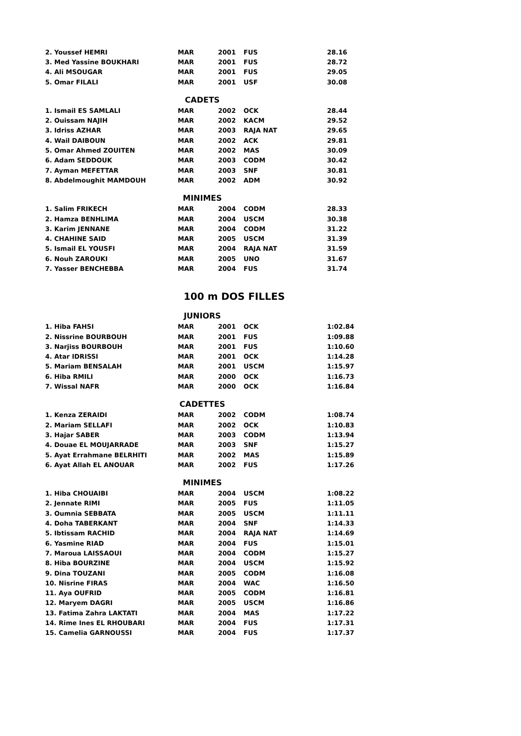| 2. Youssef HEMRI | MAR | 2001 | FUS | 28.16 |
| 3. Med Yassine BOUKHARI | MAR | 2001 | FUS | 28.72 |
| 4. Ali MSOUGAR | MAR | 2001 | FUS | 29.05 |
| 5. Omar FILALI | MAR | 2001 | USF | 30.08 |
| CADETS | | | | |
| 1. Ismail ES SAMLALI | MAR | 2002 | OCK | 28.44 |
| 2. Ouissam NAJIH | MAR | 2002 | KACM | 29.52 |
| 3. Idriss AZHAR | MAR | 2003 | RAJA NAT | 29.65 |
| 4. Wail DAIBOUN | MAR | 2002 | ACK | 29.81 |
| 5. Omar Ahmed ZOUITEN | MAR | 2002 | MAS | 30.09 |
| 6. Adam SEDDOUK | MAR | 2003 | CODM | 30.42 |
| 7. Ayman MEFETTAR | MAR | 2003 | SNF | 30.81 |
| 8. Abdelmoughit MAMDOUH | MAR | 2002 | ADM | 30.92 |
| MINIMES | | | | |
| 1. Salim FRIKECH | MAR | 2004 | CODM | 28.33 |
| 2. Hamza BENHLIMA | MAR | 2004 | USCM | 30.38 |
| 3. Karim JENNANE | MAR | 2004 | CODM | 31.22 |
| 4. CHAHINE SAID | MAR | 2005 | USCM | 31.39 |
| 5. Ismail EL YOUSFI | MAR | 2004 | RAJA NAT | 31.59 |
| 6. Nouh ZAROUKI | MAR | 2005 | UNO | 31.67 |
| 7. Yasser BENCHEBBA | MAR | 2004 | FUS | 31.74 |
100 m DOS FILLES
| JUNIORS | | | | |
| 1. Hiba FAHSI | MAR | 2001 | OCK | 1:02.84 |
| 2. Nissrine BOURBOUH | MAR | 2001 | FUS | 1:09.88 |
| 3. Narjiss BOURBOUH | MAR | 2001 | FUS | 1:10.60 |
| 4. Atar IDRISSI | MAR | 2001 | OCK | 1:14.28 |
| 5. Mariam BENSALAH | MAR | 2001 | USCM | 1:15.97 |
| 6. Hiba RMILI | MAR | 2000 | OCK | 1:16.73 |
| 7. Wissal NAFR | MAR | 2000 | OCK | 1:16.84 |
| CADETTES | | | | |
| 1. Kenza ZERAIDI | MAR | 2002 | CODM | 1:08.74 |
| 2. Mariam SELLAFI | MAR | 2002 | OCK | 1:10.83 |
| 3. Hajar SABER | MAR | 2003 | CODM | 1:13.94 |
| 4. Douae EL MOUJARRADE | MAR | 2003 | SNF | 1:15.27 |
| 5. Ayat Errahmane BELRHITI | MAR | 2002 | MAS | 1:15.89 |
| 6. Ayat Allah EL ANOUAR | MAR | 2002 | FUS | 1:17.26 |
| MINIMES | | | | |
| 1. Hiba CHOUAIBI | MAR | 2004 | USCM | 1:08.22 |
| 2. Jennate RIMI | MAR | 2005 | FUS | 1:11.05 |
| 3. Oumnia SEBBATA | MAR | 2005 | USCM | 1:11.11 |
| 4. Doha TABERKANT | MAR | 2004 | SNF | 1:14.33 |
| 5. Ibtissam RACHID | MAR | 2004 | RAJA NAT | 1:14.69 |
| 6. Yasmine RIAD | MAR | 2004 | FUS | 1:15.01 |
| 7. Maroua LAISSAOUI | MAR | 2004 | CODM | 1:15.27 |
| 8. Hiba BOURZINE | MAR | 2004 | USCM | 1:15.92 |
| 9. Dina TOUZANI | MAR | 2005 | CODM | 1:16.08 |
| 10. Nisrine FIRAS | MAR | 2004 | WAC | 1:16.50 |
| 11. Aya OUFRID | MAR | 2005 | CODM | 1:16.81 |
| 12. Maryem DAGRI | MAR | 2005 | USCM | 1:16.86 |
| 13. Fatima Zahra LAKTATI | MAR | 2004 | MAS | 1:17.22 |
| 14. Rime Ines EL RHOUBARI | MAR | 2004 | FUS | 1:17.31 |
| 15. Camelia GARNOUSSI | MAR | 2004 | FUS | 1:17.37 |